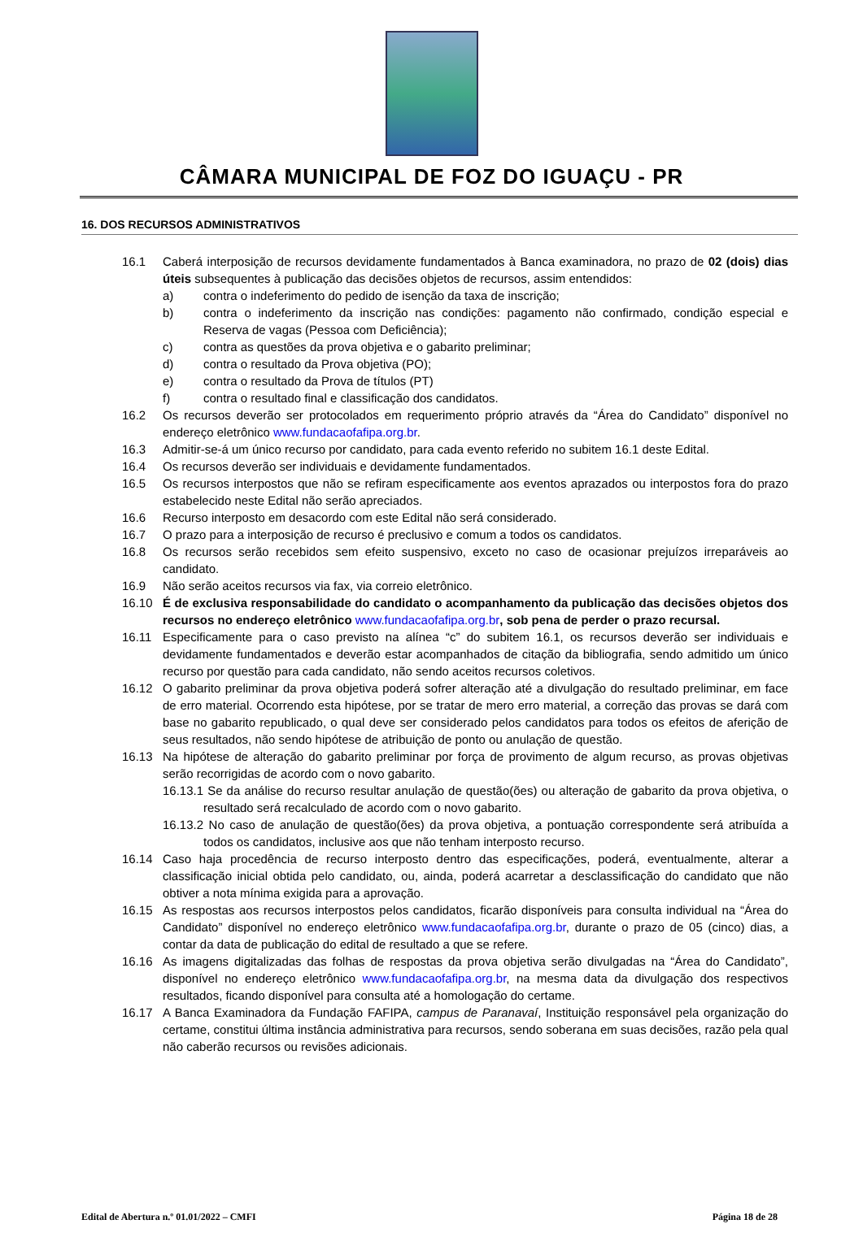CÂMARA MUNICIPAL DE FOZ DO IGUAÇU - PR
16. DOS RECURSOS ADMINISTRATIVOS
16.1 Caberá interposição de recursos devidamente fundamentados à Banca examinadora, no prazo de 02 (dois) dias úteis subsequentes à publicação das decisões objetos de recursos, assim entendidos:
a) contra o indeferimento do pedido de isenção da taxa de inscrição;
b) contra o indeferimento da inscrição nas condições: pagamento não confirmado, condição especial e Reserva de vagas (Pessoa com Deficiência);
c) contra as questões da prova objetiva e o gabarito preliminar;
d) contra o resultado da Prova objetiva (PO);
e) contra o resultado da Prova de títulos (PT)
f) contra o resultado final e classificação dos candidatos.
16.2 Os recursos deverão ser protocolados em requerimento próprio através da “Área do Candidato” disponível no endereço eletrônico www.fundacaofafipa.org.br.
16.3 Admitir-se-á um único recurso por candidato, para cada evento referido no subitem 16.1 deste Edital.
16.4 Os recursos deverão ser individuais e devidamente fundamentados.
16.5 Os recursos interpostos que não se refiram especificamente aos eventos aprazados ou interpostos fora do prazo estabelecido neste Edital não serão apreciados.
16.6 Recurso interposto em desacordo com este Edital não será considerado.
16.7 O prazo para a interposição de recurso é preclusivo e comum a todos os candidatos.
16.8 Os recursos serão recebidos sem efeito suspensivo, exceto no caso de ocasionar prejuízos irreparáveis ao candidato.
16.9 Não serão aceitos recursos via fax, via correio eletrônico.
16.10 É de exclusiva responsabilidade do candidato o acompanhamento da publicação das decisões objetos dos recursos no endereço eletrônico www.fundacaofafipa.org.br, sob pena de perder o prazo recursal.
16.11 Especificamente para o caso previsto na alínea “c” do subitem 16.1, os recursos deverão ser individuais e devidamente fundamentados e deverão estar acompanhados de citação da bibliografia, sendo admitido um único recurso por questão para cada candidato, não sendo aceitos recursos coletivos.
16.12 O gabarito preliminar da prova objetiva poderá sofrer alteração até a divulgação do resultado preliminar, em face de erro material. Ocorrendo esta hipótese, por se tratar de mero erro material, a correção das provas se dará com base no gabarito republicado, o qual deve ser considerado pelos candidatos para todos os efeitos de aferição de seus resultados, não sendo hipótese de atribuição de ponto ou anulação de questão.
16.13 Na hipótese de alteração do gabarito preliminar por força de provimento de algum recurso, as provas objetivas serão recorrigidas de acordo com o novo gabarito.
16.13.1 Se da análise do recurso resultar anulação de questão(ões) ou alteração de gabarito da prova objetiva, o resultado será recalculado de acordo com o novo gabarito.
16.13.2 No caso de anulação de questão(ões) da prova objetiva, a pontuação correspondente será atribuída a todos os candidatos, inclusive aos que não tenham interposto recurso.
16.14 Caso haja procedência de recurso interposto dentro das especificações, poderá, eventualmente, alterar a classificação inicial obtida pelo candidato, ou, ainda, poderá acarretar a desclassificação do candidato que não obtiver a nota mínima exigida para a aprovação.
16.15 As respostas aos recursos interpostos pelos candidatos, ficarão disponíveis para consulta individual na “Área do Candidato” disponível no endereço eletrônico www.fundacaofafipa.org.br, durante o prazo de 05 (cinco) dias, a contar da data de publicação do edital de resultado a que se refere.
16.16 As imagens digitalizadas das folhas de respostas da prova objetiva serão divulgadas na “Área do Candidato”, disponível no endereço eletrônico www.fundacaofafipa.org.br, na mesma data da divulgação dos respectivos resultados, ficando disponível para consulta até a homologação do certame.
16.17 A Banca Examinadora da Fundação FAFIPA, campus de Paranavaí, Instituição responsável pela organização do certame, constitui última instância administrativa para recursos, sendo soberana em suas decisões, razão pela qual não caberão recursos ou revisões adicionais.
Edital de Abertura n.º 01.01/2022 – CMFI Página 18 de 28